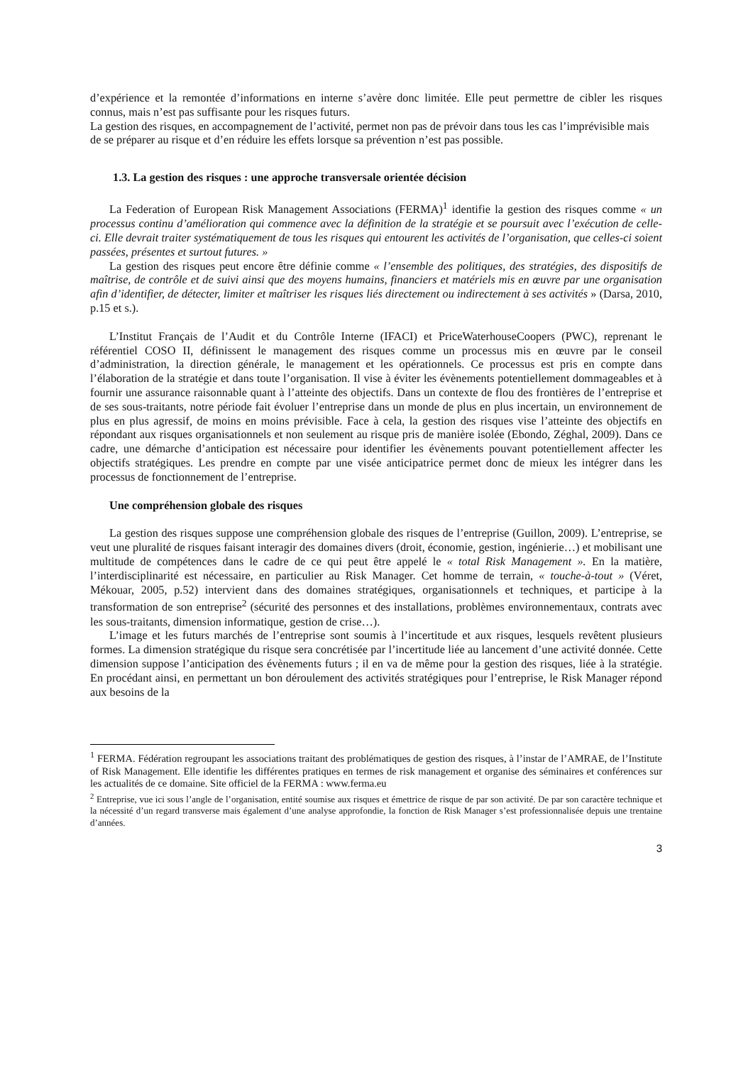d’expérience et la remontée d’informations en interne s’avère donc limitée. Elle peut permettre de cibler les risques connus, mais n’est pas suffisante pour les risques futurs.
La gestion des risques, en accompagnement de l’activité, permet non pas de prévoir dans tous les cas l’imprévisible mais de se préparer au risque et d’en réduire les effets lorsque sa prévention n’est pas possible.
1.3. La gestion des risques : une approche transversale orientée décision
La Federation of European Risk Management Associations (FERMA)<sup>1</sup> identifie la gestion des risques comme « un processus continu d’amélioration qui commence avec la définition de la stratégie et se poursuit avec l’exécution de celle-ci. Elle devrait traiter systématiquement de tous les risques qui entourent les activités de l’organisation, que celles-ci soient passées, présentes et surtout futures. »
La gestion des risques peut encore être définie comme « l’ensemble des politiques, des stratégies, des dispositifs de maîtrise, de contrôle et de suivi ainsi que des moyens humains, financiers et matériels mis en œuvre par une organisation afin d’identifier, de détecter, limiter et maîtriser les risques liés directement ou indirectement à ses activités » (Darsa, 2010, p.15 et s.).
L’Institut Français de l’Audit et du Contrôle Interne (IFACI) et PriceWaterhouseCoopers (PWC), reprenant le référentiel COSO II, définissent le management des risques comme un processus mis en œuvre par le conseil d’administration, la direction générale, le management et les opérationnels. Ce processus est pris en compte dans l’élaboration de la stratégie et dans toute l’organisation. Il vise à éviter les évènements potentiellement dommageables et à fournir une assurance raisonnable quant à l’atteinte des objectifs. Dans un contexte de flou des frontières de l’entreprise et de ses sous-traitants, notre période fait évoluer l’entreprise dans un monde de plus en plus incertain, un environnement de plus en plus agressif, de moins en moins prévisible. Face à cela, la gestion des risques vise l’atteinte des objectifs en répondant aux risques organisationnels et non seulement au risque pris de manière isolée (Ebondo, Zéghal, 2009). Dans ce cadre, une démarche d’anticipation est nécessaire pour identifier les évènements pouvant potentiellement affecter les objectifs stratégiques. Les prendre en compte par une visée anticipatrice permet donc de mieux les intégrer dans les processus de fonctionnement de l’entreprise.
Une compréhension globale des risques
La gestion des risques suppose une compréhension globale des risques de l’entreprise (Guillon, 2009). L’entreprise, se veut une pluralité de risques faisant interagir des domaines divers (droit, économie, gestion, ingénierie…) et mobilisant une multitude de compétences dans le cadre de ce qui peut être appelé le « total Risk Management ». En la matière, l’interdisciplinarité est nécessaire, en particulier au Risk Manager. Cet homme de terrain, « touche-à-tout » (Véret, Mékouar, 2005, p.52) intervient dans des domaines stratégiques, organisationnels et techniques, et participe à la transformation de son entreprise<sup>2</sup> (sécurité des personnes et des installations, problèmes environnementaux, contrats avec les sous-traitants, dimension informatique, gestion de crise…).
L’image et les futurs marchés de l’entreprise sont soumis à l’incertitude et aux risques, lesquels revêtent plusieurs formes. La dimension stratégique du risque sera concrétisée par l’incertitude liée au lancement d’une activité donnée. Cette dimension suppose l’anticipation des évènements futurs ; il en va de même pour la gestion des risques, liée à la stratégie. En procédant ainsi, en permettant un bon déroulement des activités stratégiques pour l’entreprise, le Risk Manager répond aux besoins de la
<sup>1</sup> FERMA. Fédération regroupant les associations traitant des problématiques de gestion des risques, à l’instar de l’AMRAE, de l’Institute of Risk Management. Elle identifie les différentes pratiques en termes de risk management et organise des séminaires et conférences sur les actualités de ce domaine. Site officiel de la FERMA : www.ferma.eu
<sup>2</sup> Entreprise, vue ici sous l’angle de l’organisation, entité soumise aux risques et émettrice de risque de par son activité. De par son caractère technique et la nécessité d’un regard transverse mais également d’une analyse approfondie, la fonction de Risk Manager s’est professionnalisée depuis une trentaine d’années.
3